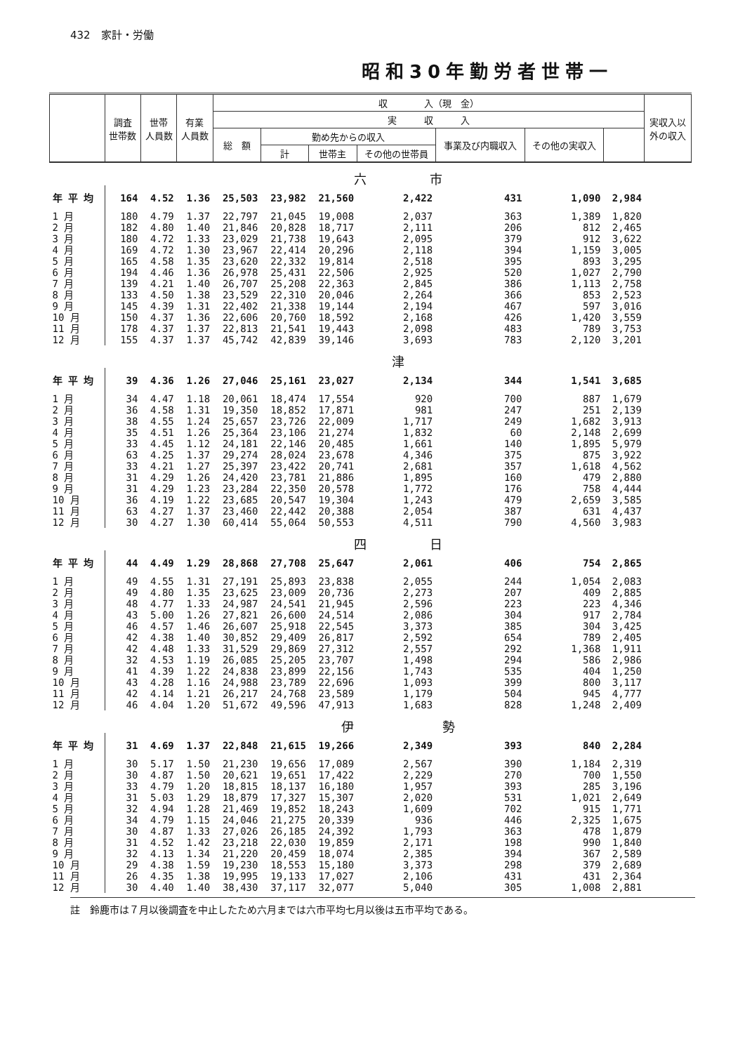432　家計・労働
昭和30年勤労者世帯一
| | 調査 世帯数 | 世帯 人員数 | 有業 人員数 | 収 入（現 金） | | | | | | | 実収入以 外の収入 |
| --- | --- | --- | --- | --- | --- | --- | --- | --- | --- | --- | --- |
| | | | | 実 収 入 | | | | | | | |
| | | | | 総 額 | 勤め先からの収入 | | | 事業及び内職収入 | その他の実収入 | | |
| | | | | | 計 | 世帯主 | その他の世帯員 | | | | |
| | 六 市 | | | | | | | | | | |
| 年 平 均 | 164 | 4.52 | 1.36 | 25,503 | 23,982 | 21,560 | 2,422 | 431 | 1,090 | 2,984 | |
| 1 月 | 180 | 4.79 | 1.37 | 22,797 | 21,045 | 19,008 | 2,037 | 363 | 1,389 | 1,820 | |
| 2 月 | 182 | 4.80 | 1.40 | 21,846 | 20,828 | 18,717 | 2,111 | 206 | 812 | 2,465 | |
| 3 月 | 180 | 4.72 | 1.33 | 23,029 | 21,738 | 19,643 | 2,095 | 379 | 912 | 3,622 | |
| 4 月 | 169 | 4.72 | 1.30 | 23,967 | 22,414 | 20,296 | 2,118 | 394 | 1,159 | 3,005 | |
| 5 月 | 165 | 4.58 | 1.35 | 23,620 | 22,332 | 19,814 | 2,518 | 395 | 893 | 3,295 | |
| 6 月 | 194 | 4.46 | 1.36 | 26,978 | 25,431 | 22,506 | 2,925 | 520 | 1,027 | 2,790 | |
| 7 月 | 139 | 4.21 | 1.40 | 26,707 | 25,208 | 22,363 | 2,845 | 386 | 1,113 | 2,758 | |
| 8 月 | 133 | 4.50 | 1.38 | 23,529 | 22,310 | 20,046 | 2,264 | 366 | 853 | 2,523 | |
| 9 月 | 145 | 4.39 | 1.31 | 22,402 | 21,338 | 19,144 | 2,194 | 467 | 597 | 3,016 | |
| 10 月 | 150 | 4.37 | 1.36 | 22,606 | 20,760 | 18,592 | 2,168 | 426 | 1,420 | 3,559 | |
| 11 月 | 178 | 4.37 | 1.37 | 22,813 | 21,541 | 19,443 | 2,098 | 483 | 789 | 3,753 | |
| 12 月 | 155 | 4.37 | 1.37 | 45,742 | 42,839 | 39,146 | 3,693 | 783 | 2,120 | 3,201 | |
| | 津 | | | | | | | | | | |
| 年 平 均 | 39 | 4.36 | 1.26 | 27,046 | 25,161 | 23,027 | 2,134 | 344 | 1,541 | 3,685 | |
| 1 月 | 34 | 4.47 | 1.18 | 20,061 | 18,474 | 17,554 | 920 | 700 | 887 | 1,679 | |
| 2 月 | 36 | 4.58 | 1.31 | 19,350 | 18,852 | 17,871 | 981 | 247 | 251 | 2,139 | |
| 3 月 | 38 | 4.55 | 1.24 | 25,657 | 23,726 | 22,009 | 1,717 | 249 | 1,682 | 3,913 | |
| 4 月 | 35 | 4.51 | 1.26 | 25,364 | 23,106 | 21,274 | 1,832 | 60 | 2,148 | 2,699 | |
| 5 月 | 33 | 4.45 | 1.12 | 24,181 | 22,146 | 20,485 | 1,661 | 140 | 1,895 | 5,979 | |
| 6 月 | 63 | 4.25 | 1.37 | 29,274 | 28,024 | 23,678 | 4,346 | 375 | 875 | 3,922 | |
| 7 月 | 33 | 4.21 | 1.27 | 25,397 | 23,422 | 20,741 | 2,681 | 357 | 1,618 | 4,562 | |
| 8 月 | 31 | 4.29 | 1.26 | 24,420 | 23,781 | 21,886 | 1,895 | 160 | 479 | 2,880 | |
| 9 月 | 31 | 4.29 | 1.23 | 23,284 | 22,350 | 20,578 | 1,772 | 176 | 758 | 4,444 | |
| 10 月 | 36 | 4.19 | 1.22 | 23,685 | 20,547 | 19,304 | 1,243 | 479 | 2,659 | 3,585 | |
| 11 月 | 63 | 4.27 | 1.37 | 23,460 | 22,442 | 20,388 | 2,054 | 387 | 631 | 4,437 | |
| 12 月 | 30 | 4.27 | 1.30 | 60,414 | 55,064 | 50,553 | 4,511 | 790 | 4,560 | 3,983 | |
| | 四 日 | | | | | | | | | | |
| 年 平 均 | 44 | 4.49 | 1.29 | 28,868 | 27,708 | 25,647 | 2,061 | 406 | 754 | 2,865 | |
| 1 月 | 49 | 4.55 | 1.31 | 27,191 | 25,893 | 23,838 | 2,055 | 244 | 1,054 | 2,083 | |
| 2 月 | 49 | 4.80 | 1.35 | 23,625 | 23,009 | 20,736 | 2,273 | 207 | 409 | 2,885 | |
| 3 月 | 48 | 4.77 | 1.33 | 24,987 | 24,541 | 21,945 | 2,596 | 223 | 223 | 4,346 | |
| 4 月 | 43 | 5.00 | 1.26 | 27,821 | 26,600 | 24,514 | 2,086 | 304 | 917 | 2,784 | |
| 5 月 | 46 | 4.57 | 1.46 | 26,607 | 25,918 | 22,545 | 3,373 | 385 | 304 | 3,425 | |
| 6 月 | 42 | 4.38 | 1.40 | 30,852 | 29,409 | 26,817 | 2,592 | 654 | 789 | 2,405 | |
| 7 月 | 42 | 4.48 | 1.33 | 31,529 | 29,869 | 27,312 | 2,557 | 292 | 1,368 | 1,911 | |
| 8 月 | 32 | 4.53 | 1.19 | 26,085 | 25,205 | 23,707 | 1,498 | 294 | 586 | 2,986 | |
| 9 月 | 41 | 4.39 | 1.22 | 24,838 | 23,899 | 22,156 | 1,743 | 535 | 404 | 1,250 | |
| 10 月 | 43 | 4.28 | 1.16 | 24,988 | 23,789 | 22,696 | 1,093 | 399 | 800 | 3,117 | |
| 11 月 | 42 | 4.14 | 1.21 | 26,217 | 24,768 | 23,589 | 1,179 | 504 | 945 | 4,777 | |
| 12 月 | 46 | 4.04 | 1.20 | 51,672 | 49,596 | 47,913 | 1,683 | 828 | 1,248 | 2,409 | |
| | 伊 勢 | | | | | | | | | | |
| 年 平 均 | 31 | 4.69 | 1.37 | 22,848 | 21,615 | 19,266 | 2,349 | 393 | 840 | 2,284 | |
| 1 月 | 30 | 5.17 | 1.50 | 21,230 | 19,656 | 17,089 | 2,567 | 390 | 1,184 | 2,319 | |
| 2 月 | 30 | 4.87 | 1.50 | 20,621 | 19,651 | 17,422 | 2,229 | 270 | 700 | 1,550 | |
| 3 月 | 33 | 4.79 | 1.20 | 18,815 | 18,137 | 16,180 | 1,957 | 393 | 285 | 3,196 | |
| 4 月 | 31 | 5.03 | 1.29 | 18,879 | 17,327 | 15,307 | 2,020 | 531 | 1,021 | 2,649 | |
| 5 月 | 32 | 4.94 | 1.28 | 21,469 | 19,852 | 18,243 | 1,609 | 702 | 915 | 1,771 | |
| 6 月 | 34 | 4.79 | 1.15 | 24,046 | 21,275 | 20,339 | 936 | 446 | 2,325 | 1,675 | |
| 7 月 | 30 | 4.87 | 1.33 | 27,026 | 26,185 | 24,392 | 1,793 | 363 | 478 | 1,879 | |
| 8 月 | 31 | 4.52 | 1.42 | 23,218 | 22,030 | 19,859 | 2,171 | 198 | 990 | 1,840 | |
| 9 月 | 32 | 4.13 | 1.34 | 21,220 | 20,459 | 18,074 | 2,385 | 394 | 367 | 2,589 | |
| 10 月 | 29 | 4.38 | 1.59 | 19,230 | 18,553 | 15,180 | 3,373 | 298 | 379 | 2,689 | |
| 11 月 | 26 | 4.35 | 1.38 | 19,995 | 19,133 | 17,027 | 2,106 | 431 | 431 | 2,364 | |
| 12 月 | 30 | 4.40 | 1.40 | 38,430 | 37,117 | 32,077 | 5,040 | 305 | 1,008 | 2,881 | |
註　鈴鹿市は７月以後調査を中止したため六月までは六市平均七月以後は五市平均である。